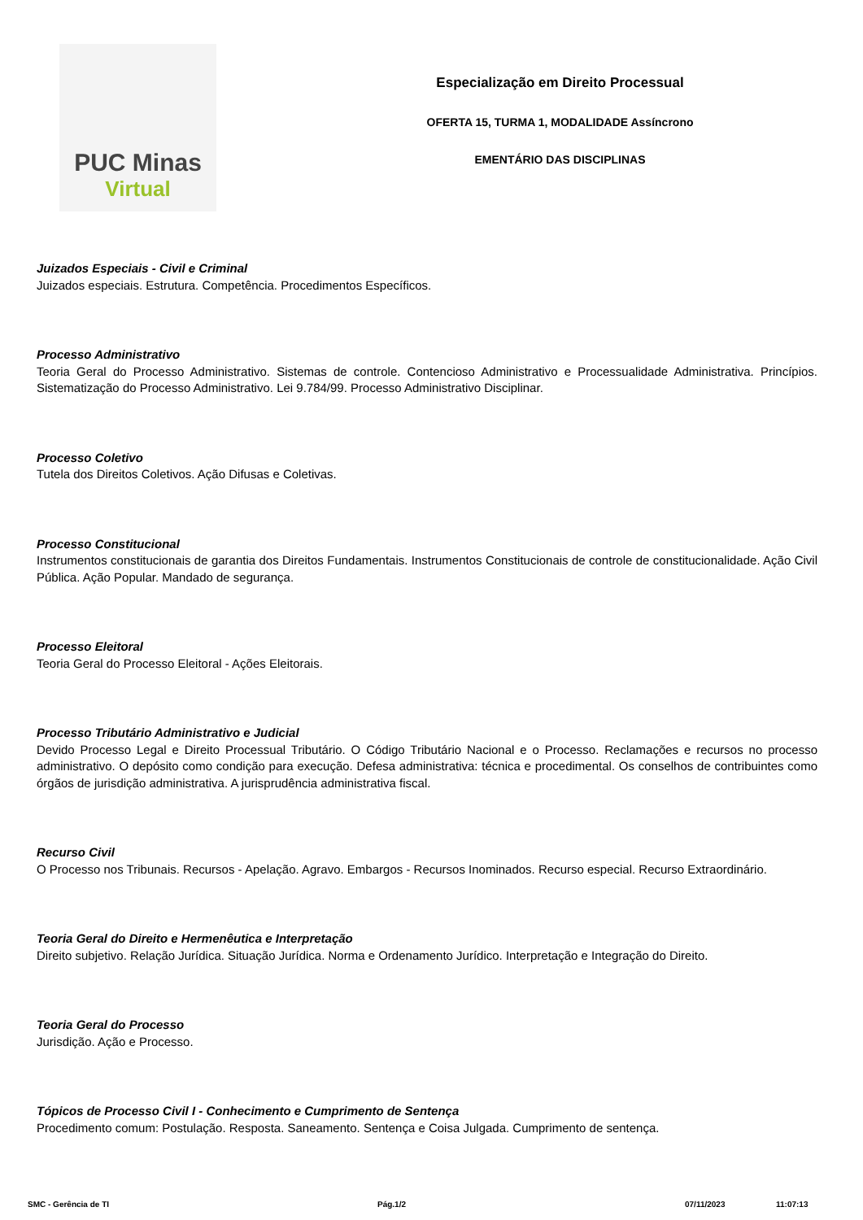PUC Minas
Virtual
Especialização em Direito Processual
OFERTA 15, TURMA 1, MODALIDADE Assíncrono
EMENTÁRIO DAS DISCIPLINAS
Juizados Especiais - Civil e Criminal
Juizados especiais. Estrutura. Competência. Procedimentos Específicos.
Processo Administrativo
Teoria Geral do Processo Administrativo. Sistemas de controle. Contencioso Administrativo e Processualidade Administrativa. Princípios. Sistematização do Processo Administrativo. Lei 9.784/99. Processo Administrativo Disciplinar.
Processo Coletivo
Tutela dos Direitos Coletivos. Ação Difusas e Coletivas.
Processo Constitucional
Instrumentos constitucionais de garantia dos Direitos Fundamentais. Instrumentos Constitucionais de controle de constitucionalidade. Ação Civil Pública. Ação Popular. Mandado de segurança.
Processo Eleitoral
Teoria Geral do Processo Eleitoral - Ações Eleitorais.
Processo Tributário Administrativo e Judicial
Devido Processo Legal e Direito Processual Tributário. O Código Tributário Nacional e o Processo. Reclamações e recursos no processo administrativo. O depósito como condição para execução. Defesa administrativa: técnica e procedimental. Os conselhos de contribuintes como órgãos de jurisdição administrativa. A jurisprudência administrativa fiscal.
Recurso Civil
O Processo nos Tribunais. Recursos - Apelação. Agravo. Embargos - Recursos Inominados. Recurso especial. Recurso Extraordinário.
Teoria Geral do Direito e Hermenêutica e Interpretação
Direito subjetivo. Relação Jurídica. Situação Jurídica. Norma e Ordenamento Jurídico. Interpretação e Integração do Direito.
Teoria Geral do Processo
Jurisdição. Ação e Processo.
Tópicos de Processo Civil I - Conhecimento e Cumprimento de Sentença
Procedimento comum: Postulação. Resposta. Saneamento. Sentença e Coisa Julgada. Cumprimento de sentença.
SMC - Gerência de TI Pág.1/2 07/11/2023 11:07:13